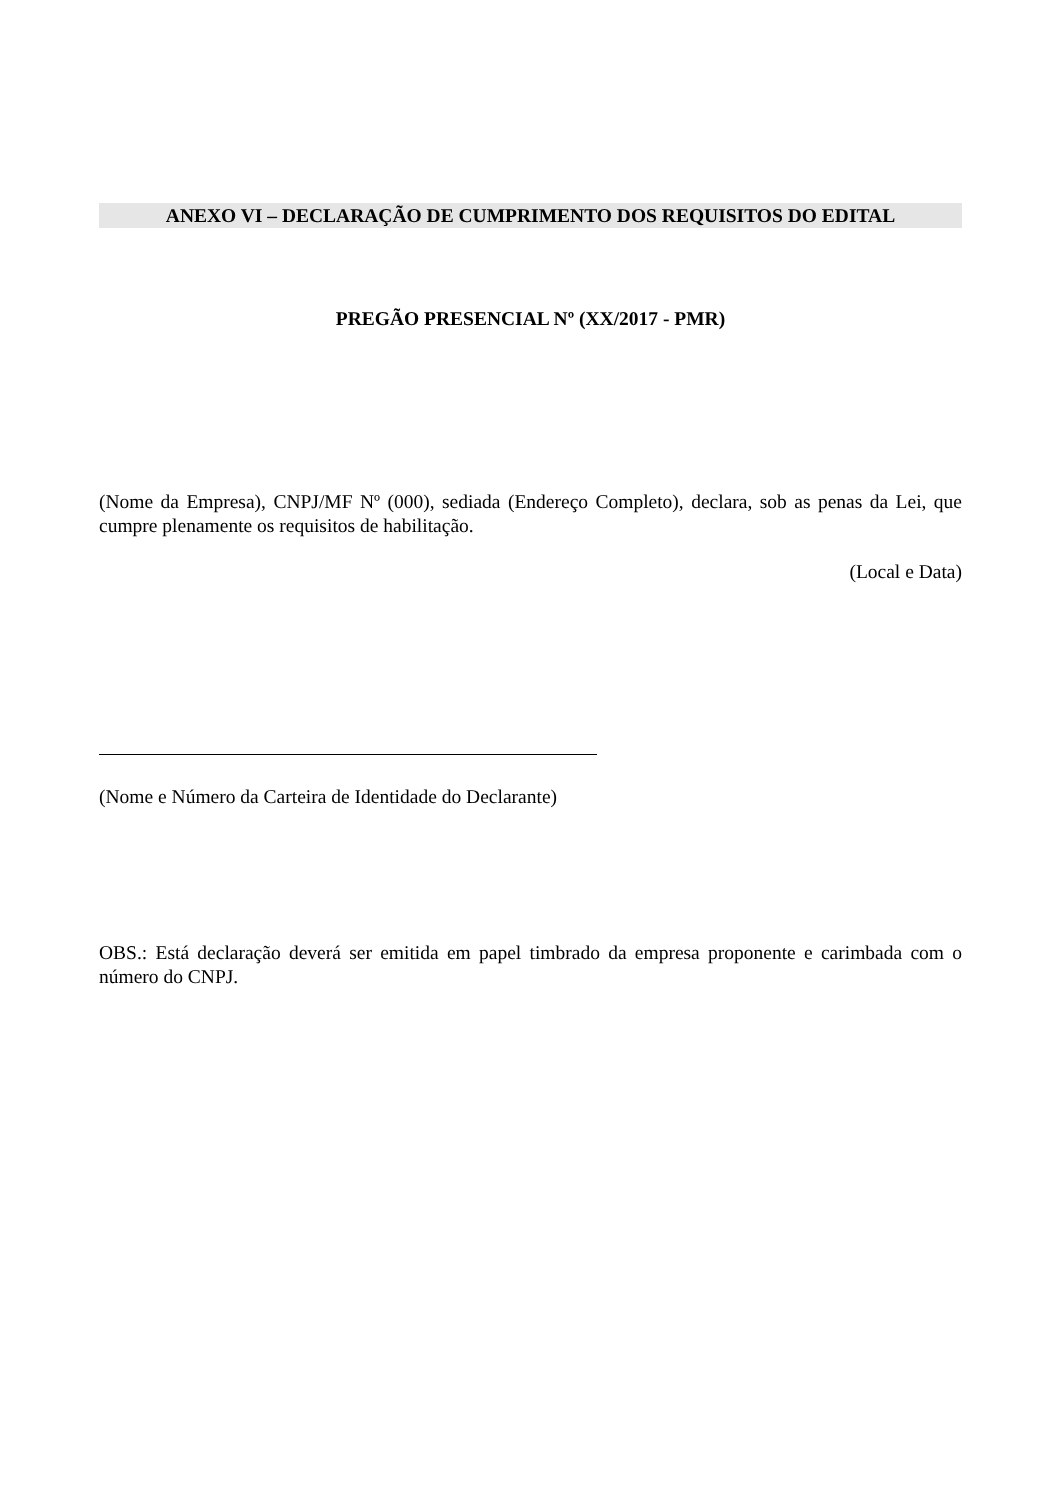ANEXO VI – DECLARAÇÃO DE CUMPRIMENTO DOS REQUISITOS DO EDITAL
PREGÃO PRESENCIAL Nº (XX/2017 - PMR)
(Nome da Empresa), CNPJ/MF Nº (000), sediada (Endereço Completo), declara, sob as penas da Lei, que cumpre plenamente os requisitos de habilitação.
(Local e Data)
(Nome e Número da Carteira de Identidade do Declarante)
OBS.: Está declaração deverá ser emitida em papel timbrado da empresa proponente e carimbada com o número do CNPJ.